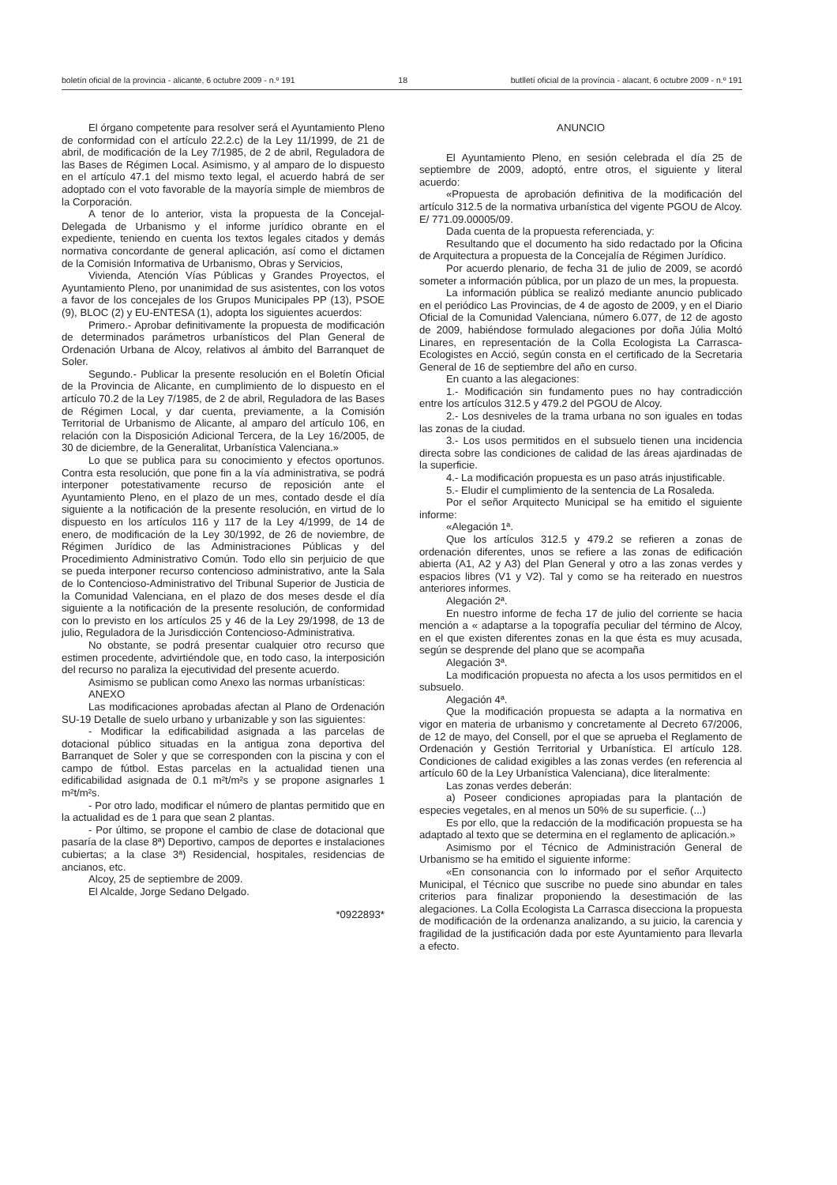boletín oficial de la provincia - alicante, 6 octubre 2009 - n.º 191 18 butlletí oficial de la província - alacant, 6 octubre 2009 - n.º 191
El órgano competente para resolver será el Ayuntamiento Pleno de conformidad con el artículo 22.2.c) de la Ley 11/1999, de 21 de abril, de modificación de la Ley 7/1985, de 2 de abril, Reguladora de las Bases de Régimen Local. Asimismo, y al amparo de lo dispuesto en el artículo 47.1 del mismo texto legal, el acuerdo habrá de ser adoptado con el voto favorable de la mayoría simple de miembros de la Corporación.
A tenor de lo anterior, vista la propuesta de la Concejal-Delegada de Urbanismo y el informe jurídico obrante en el expediente, teniendo en cuenta los textos legales citados y demás normativa concordante de general aplicación, así como el dictamen de la Comisión Informativa de Urbanismo, Obras y Servicios,
Vivienda, Atención Vías Públicas y Grandes Proyectos, el Ayuntamiento Pleno, por unanimidad de sus asistentes, con los votos a favor de los concejales de los Grupos Municipales PP (13), PSOE (9), BLOC (2) y EU-ENTESA (1), adopta los siguientes acuerdos:
Primero.- Aprobar definitivamente la propuesta de modificación de determinados parámetros urbanísticos del Plan General de Ordenación Urbana de Alcoy, relativos al ámbito del Barranquet de Soler.
Segundo.- Publicar la presente resolución en el Boletín Oficial de la Provincia de Alicante, en cumplimiento de lo dispuesto en el artículo 70.2 de la Ley 7/1985, de 2 de abril, Reguladora de las Bases de Régimen Local, y dar cuenta, previamente, a la Comisión Territorial de Urbanismo de Alicante, al amparo del artículo 106, en relación con la Disposición Adicional Tercera, de la Ley 16/2005, de 30 de diciembre, de la Generalitat, Urbanística Valenciana.»
Lo que se publica para su conocimiento y efectos oportunos. Contra esta resolución, que pone fin a la vía administrativa, se podrá interponer potestativamente recurso de reposición ante el Ayuntamiento Pleno, en el plazo de un mes, contado desde el día siguiente a la notificación de la presente resolución, en virtud de lo dispuesto en los artículos 116 y 117 de la Ley 4/1999, de 14 de enero, de modificación de la Ley 30/1992, de 26 de noviembre, de Régimen Jurídico de las Administraciones Públicas y del Procedimiento Administrativo Común. Todo ello sin perjuicio de que se pueda interponer recurso contencioso administrativo, ante la Sala de lo Contencioso-Administrativo del Tribunal Superior de Justicia de la Comunidad Valenciana, en el plazo de dos meses desde el día siguiente a la notificación de la presente resolución, de conformidad con lo previsto en los artículos 25 y 46 de la Ley 29/1998, de 13 de julio, Reguladora de la Jurisdicción Contencioso-Administrativa.
No obstante, se podrá presentar cualquier otro recurso que estimen procedente, advirtiéndole que, en todo caso, la interposición del recurso no paraliza la ejecutividad del presente acuerdo.
Asimismo se publican como Anexo las normas urbanísticas:
ANEXO
Las modificaciones aprobadas afectan al Plano de Ordenación SU-19 Detalle de suelo urbano y urbanizable y son las siguientes:
- Modificar la edificabilidad asignada a las parcelas de dotacional público situadas en la antigua zona deportiva del Barranquet de Soler y que se corresponden con la piscina y con el campo de fútbol. Estas parcelas en la actualidad tienen una edificabilidad asignada de 0.1 m²t/m²s y se propone asignarles 1 m²t/m²s.
- Por otro lado, modificar el número de plantas permitido que en la actualidad es de 1 para que sean 2 plantas.
- Por último, se propone el cambio de clase de dotacional que pasaría de la clase 8ª) Deportivo, campos de deportes e instalaciones cubiertas; a la clase 3ª) Residencial, hospitales, residencias de ancianos, etc.
Alcoy, 25 de septiembre de 2009.
El Alcalde, Jorge Sedano Delgado.
*0922893*
ANUNCIO
El Ayuntamiento Pleno, en sesión celebrada el día 25 de septiembre de 2009, adoptó, entre otros, el siguiente y literal acuerdo:
«Propuesta de aprobación definitiva de la modificación del artículo 312.5 de la normativa urbanística del vigente PGOU de Alcoy. E/ 771.09.00005/09.
Dada cuenta de la propuesta referenciada, y:
Resultando que el documento ha sido redactado por la Oficina de Arquitectura a propuesta de la Concejalía de Régimen Jurídico.
Por acuerdo plenario, de fecha 31 de julio de 2009, se acordó someter a información pública, por un plazo de un mes, la propuesta.
La información pública se realizó mediante anuncio publicado en el periódico Las Provincias, de 4 de agosto de 2009, y en el Diario Oficial de la Comunidad Valenciana, número 6.077, de 12 de agosto de 2009, habiéndose formulado alegaciones por doña Júlia Moltó Linares, en representación de la Colla Ecologista La Carrasca-Ecologistes en Acció, según consta en el certificado de la Secretaria General de 16 de septiembre del año en curso.
En cuanto a las alegaciones:
1.- Modificación sin fundamento pues no hay contradicción entre los artículos 312.5 y 479.2 del PGOU de Alcoy.
2.- Los desniveles de la trama urbana no son iguales en todas las zonas de la ciudad.
3.- Los usos permitidos en el subsuelo tienen una incidencia directa sobre las condiciones de calidad de las áreas ajardinadas de la superficie.
4.- La modificación propuesta es un paso atrás injustificable.
5.- Eludir el cumplimiento de la sentencia de La Rosaleda.
Por el señor Arquitecto Municipal se ha emitido el siguiente informe:
«Alegación 1ª.
Que los artículos 312.5 y 479.2 se refieren a zonas de ordenación diferentes, unos se refiere a las zonas de edificación abierta (A1, A2 y A3) del Plan General y otro a las zonas verdes y espacios libres (V1 y V2). Tal y como se ha reiterado en nuestros anteriores informes.
Alegación 2ª.
En nuestro informe de fecha 17 de julio del corriente se hacia mención a « adaptarse a la topografía peculiar del término de Alcoy, en el que existen diferentes zonas en la que ésta es muy acusada, según se desprende del plano que se acompaña
Alegación 3ª.
La modificación propuesta no afecta a los usos permitidos en el subsuelo.
Alegación 4ª.
Que la modificación propuesta se adapta a la normativa en vigor en materia de urbanismo y concretamente al Decreto 67/2006, de 12 de mayo, del Consell, por el que se aprueba el Reglamento de Ordenación y Gestión Territorial y Urbanística. El artículo 128. Condiciones de calidad exigibles a las zonas verdes (en referencia al artículo 60 de la Ley Urbanística Valenciana), dice literalmente:
Las zonas verdes deberán:
a) Poseer condiciones apropiadas para la plantación de especies vegetales, en al menos un 50% de su superficie. (...)
Es por ello, que la redacción de la modificación propuesta se ha adaptado al texto que se determina en el reglamento de aplicación.»
Asimismo por el Técnico de Administración General de Urbanismo se ha emitido el siguiente informe:
«En consonancia con lo informado por el señor Arquitecto Municipal, el Técnico que suscribe no puede sino abundar en tales criterios para finalizar proponiendo la desestimación de las alegaciones. La Colla Ecologista La Carrasca disecciona la propuesta de modificación de la ordenanza analizando, a su juicio, la carencia y fragilidad de la justificación dada por este Ayuntamiento para llevarla a efecto.